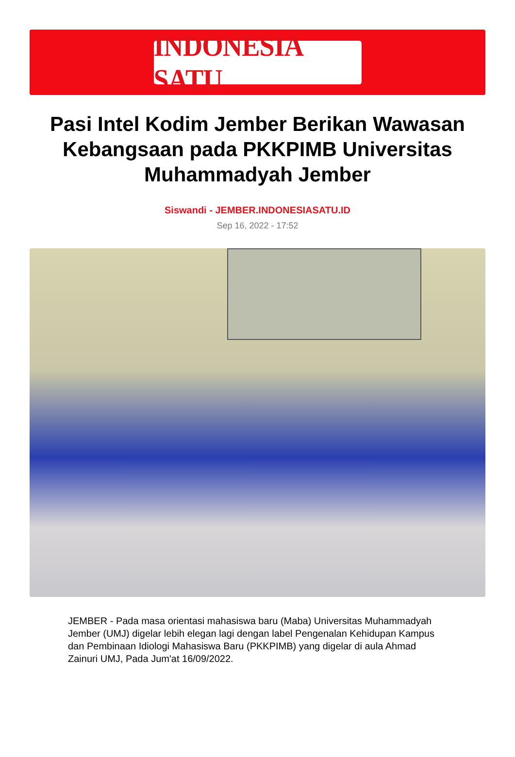INDONESIA SATU
Pasi Intel Kodim Jember Berikan Wawasan Kebangsaan pada PKKPIMB Universitas Muhammadyah Jember
Siswandi - JEMBER.INDONESIASATU.ID
Sep 16, 2022 - 17:52
JEMBER - Pada masa orientasi mahasiswa baru (Maba) Universitas Muhammadyah Jember (UMJ) digelar lebih elegan lagi dengan label Pengenalan Kehidupan Kampus dan Pembinaan Idiologi Mahasiswa Baru (PKKPIMB) yang digelar di aula Ahmad Zainuri UMJ, Pada Jum'at 16/09/2022.